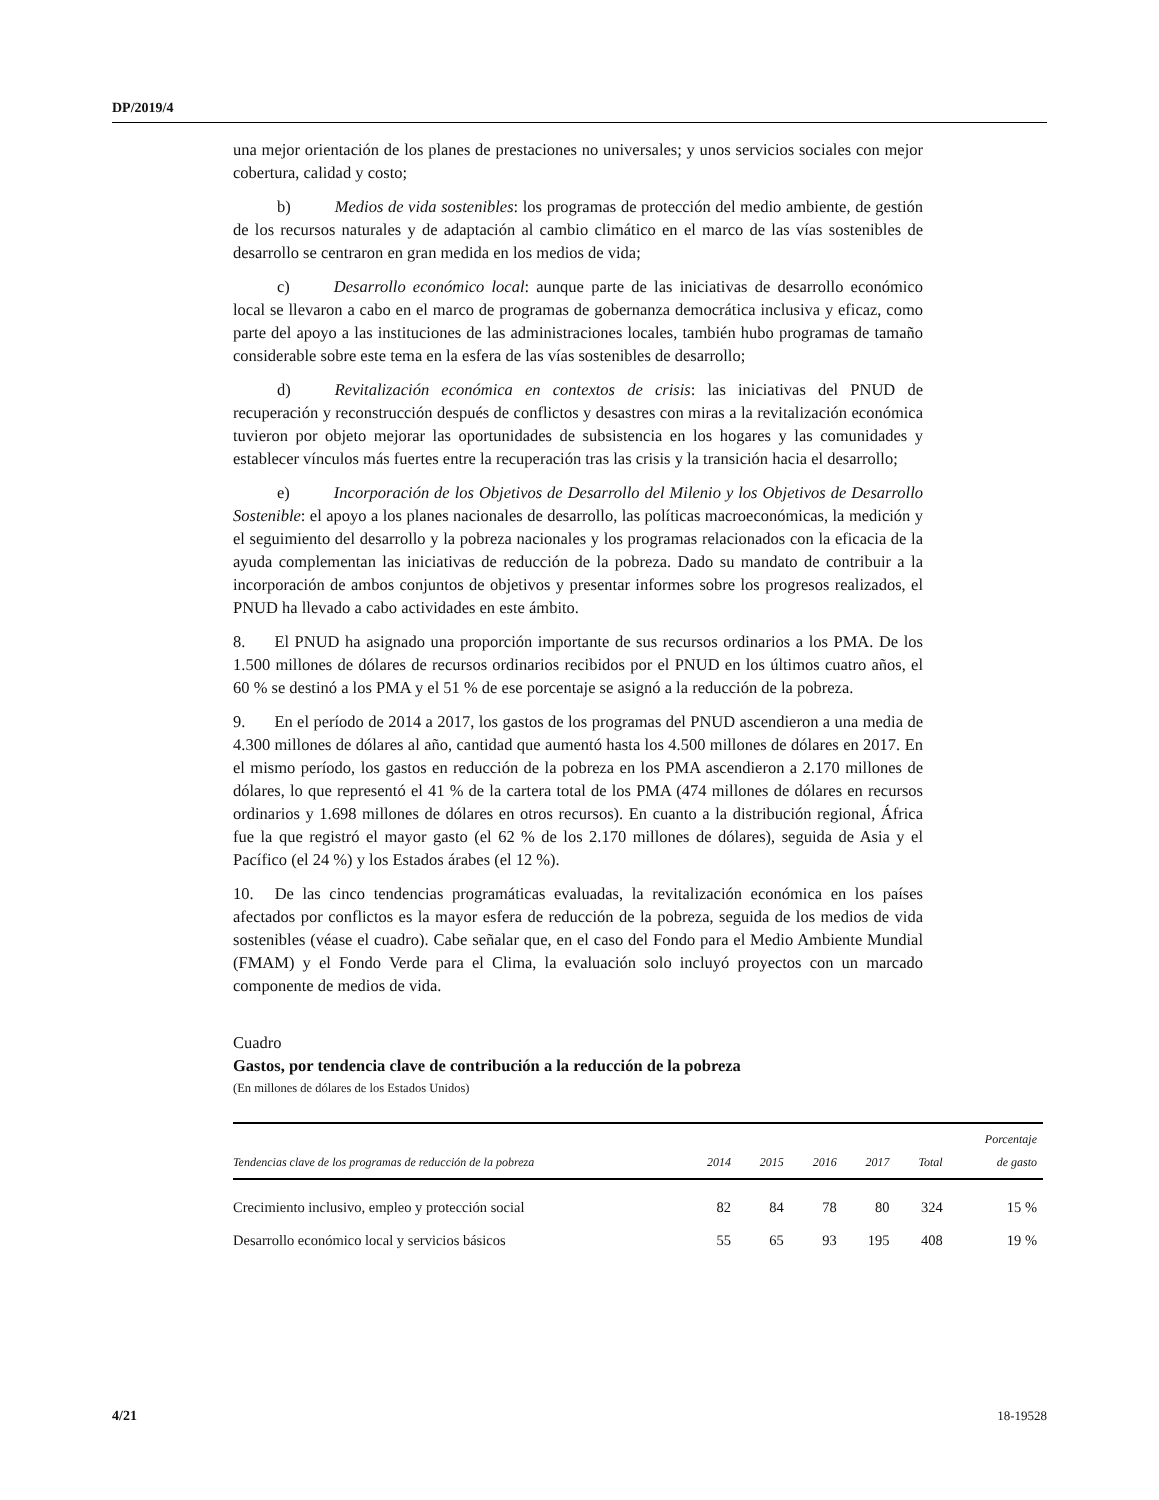DP/2019/4
una mejor orientación de los planes de prestaciones no universales; y unos servicios sociales con mejor cobertura, calidad y costo;
b) Medios de vida sostenibles: los programas de protección del medio ambiente, de gestión de los recursos naturales y de adaptación al cambio climático en el marco de las vías sostenibles de desarrollo se centraron en gran medida en los medios de vida;
c) Desarrollo económico local: aunque parte de las iniciativas de desarrollo económico local se llevaron a cabo en el marco de programas de gobernanza democrática inclusiva y eficaz, como parte del apoyo a las instituciones de las administraciones locales, también hubo programas de tamaño considerable sobre este tema en la esfera de las vías sostenibles de desarrollo;
d) Revitalización económica en contextos de crisis: las iniciativas del PNUD de recuperación y reconstrucción después de conflictos y desastres con miras a la revitalización económica tuvieron por objeto mejorar las oportunidades de subsistencia en los hogares y las comunidades y establecer vínculos más fuertes entre la recuperación tras las crisis y la transición hacia el desarrollo;
e) Incorporación de los Objetivos de Desarrollo del Milenio y los Objetivos de Desarrollo Sostenible: el apoyo a los planes nacionales de desarrollo, las políticas macroeconómicas, la medición y el seguimiento del desarrollo y la pobreza nacionales y los programas relacionados con la eficacia de la ayuda complementan las iniciativas de reducción de la pobreza. Dado su mandato de contribuir a la incorporación de ambos conjuntos de objetivos y presentar informes sobre los progresos realizados, el PNUD ha llevado a cabo actividades en este ámbito.
8. El PNUD ha asignado una proporción importante de sus recursos ordinarios a los PMA. De los 1.500 millones de dólares de recursos ordinarios recibidos por el PNUD en los últimos cuatro años, el 60 % se destinó a los PMA y el 51 % de ese porcentaje se asignó a la reducción de la pobreza.
9. En el período de 2014 a 2017, los gastos de los programas del PNUD ascendieron a una media de 4.300 millones de dólares al año, cantidad que aumentó hasta los 4.500 millones de dólares en 2017. En el mismo período, los gastos en reducción de la pobreza en los PMA ascendieron a 2.170 millones de dólares, lo que representó el 41 % de la cartera total de los PMA (474 millones de dólares en recursos ordinarios y 1.698 millones de dólares en otros recursos). En cuanto a la distribución regional, África fue la que registró el mayor gasto (el 62 % de los 2.170 millones de dólares), seguida de Asia y el Pacífico (el 24 %) y los Estados árabes (el 12 %).
10. De las cinco tendencias programáticas evaluadas, la revitalización económica en los países afectados por conflictos es la mayor esfera de reducción de la pobreza, seguida de los medios de vida sostenibles (véase el cuadro). Cabe señalar que, en el caso del Fondo para el Medio Ambiente Mundial (FMAM) y el Fondo Verde para el Clima, la evaluación solo incluyó proyectos con un marcado componente de medios de vida.
Cuadro
Gastos, por tendencia clave de contribución a la reducción de la pobreza
(En millones de dólares de los Estados Unidos)
| Tendencias clave de los programas de reducción de la pobreza | 2014 | 2015 | 2016 | 2017 | Total | Porcentaje de gasto |
| --- | --- | --- | --- | --- | --- | --- |
| Crecimiento inclusivo, empleo y protección social | 82 | 84 | 78 | 80 | 324 | 15 % |
| Desarrollo económico local y servicios básicos | 55 | 65 | 93 | 195 | 408 | 19 % |
4/21 18-19528